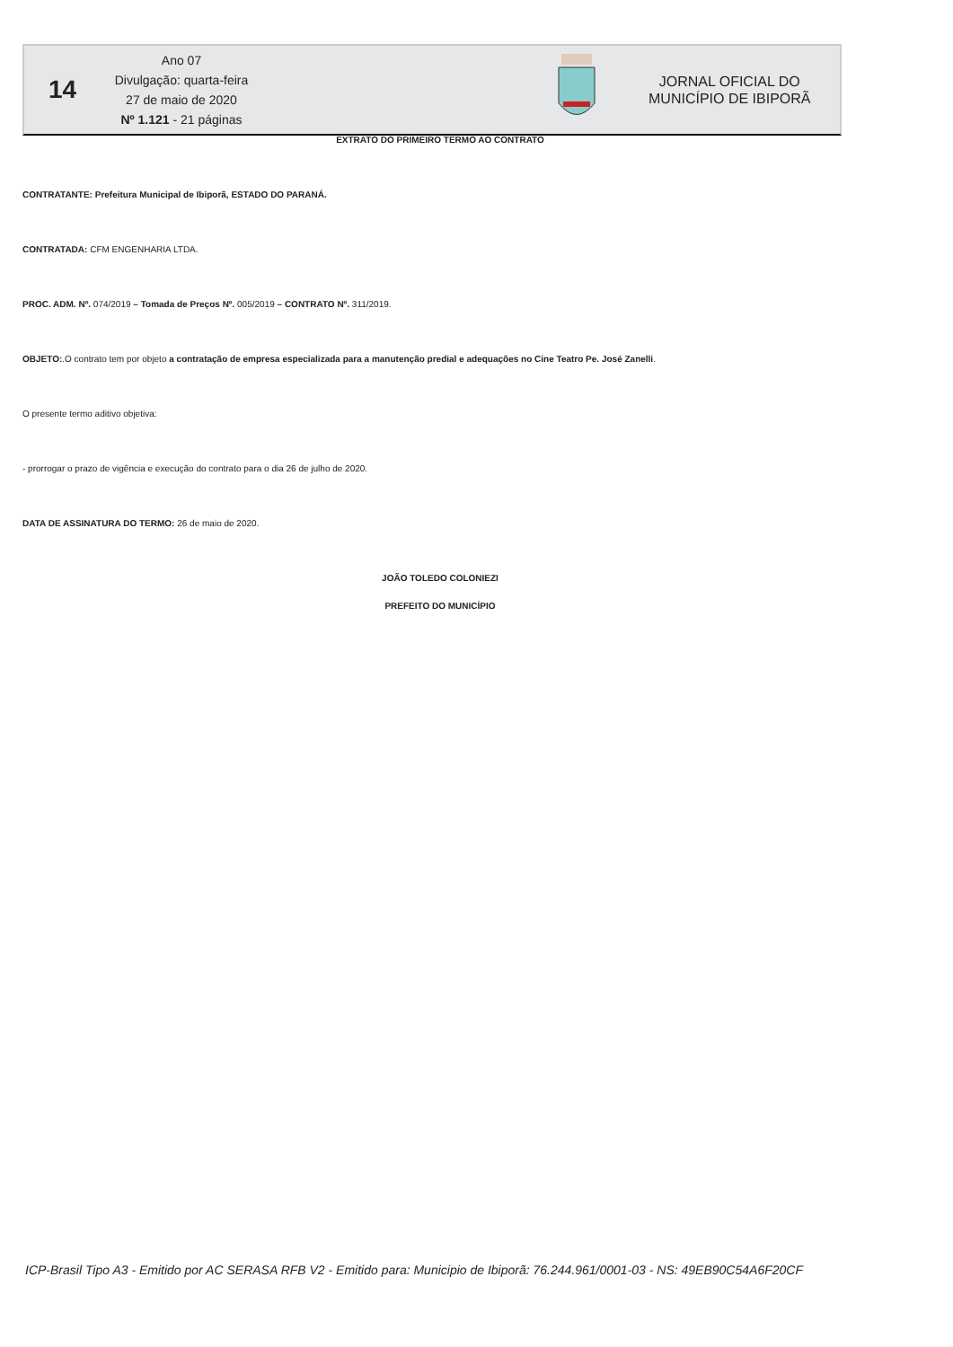14
Ano 07
Divulgação: quarta-feira
27 de maio de 2020
Nº 1.121 - 21 páginas
JORNAL OFICIAL DO
MUNICÍPIO DE IBIPORÃ
EXTRATO DO PRIMEIRO TERMO AO CONTRATO
CONTRATANTE: Prefeitura Municipal de Ibiporã, ESTADO DO PARANÁ.
CONTRATADA: CFM ENGENHARIA LTDA.
PROC. ADM. Nº. 074/2019 – Tomada de Preços Nº. 005/2019 – CONTRATO Nº. 311/2019.
OBJETO:.O contrato tem por objeto a contratação de empresa especializada para a manutenção predial e adequações no Cine Teatro Pe. José Zanelli.
O presente termo aditivo objetiva:
- prorrogar o prazo de vigência e execução do contrato para o dia 26 de julho de 2020.
DATA DE ASSINATURA DO TERMO: 26 de maio de 2020.
JOÃO TOLEDO COLONIEZI
PREFEITO DO MUNICÍPIO
ICP-Brasil Tipo A3 - Emitido por AC SERASA RFB V2 - Emitido para: Municipio de Ibiporã: 76.244.961/0001-03 - NS: 49EB90C54A6F20CF